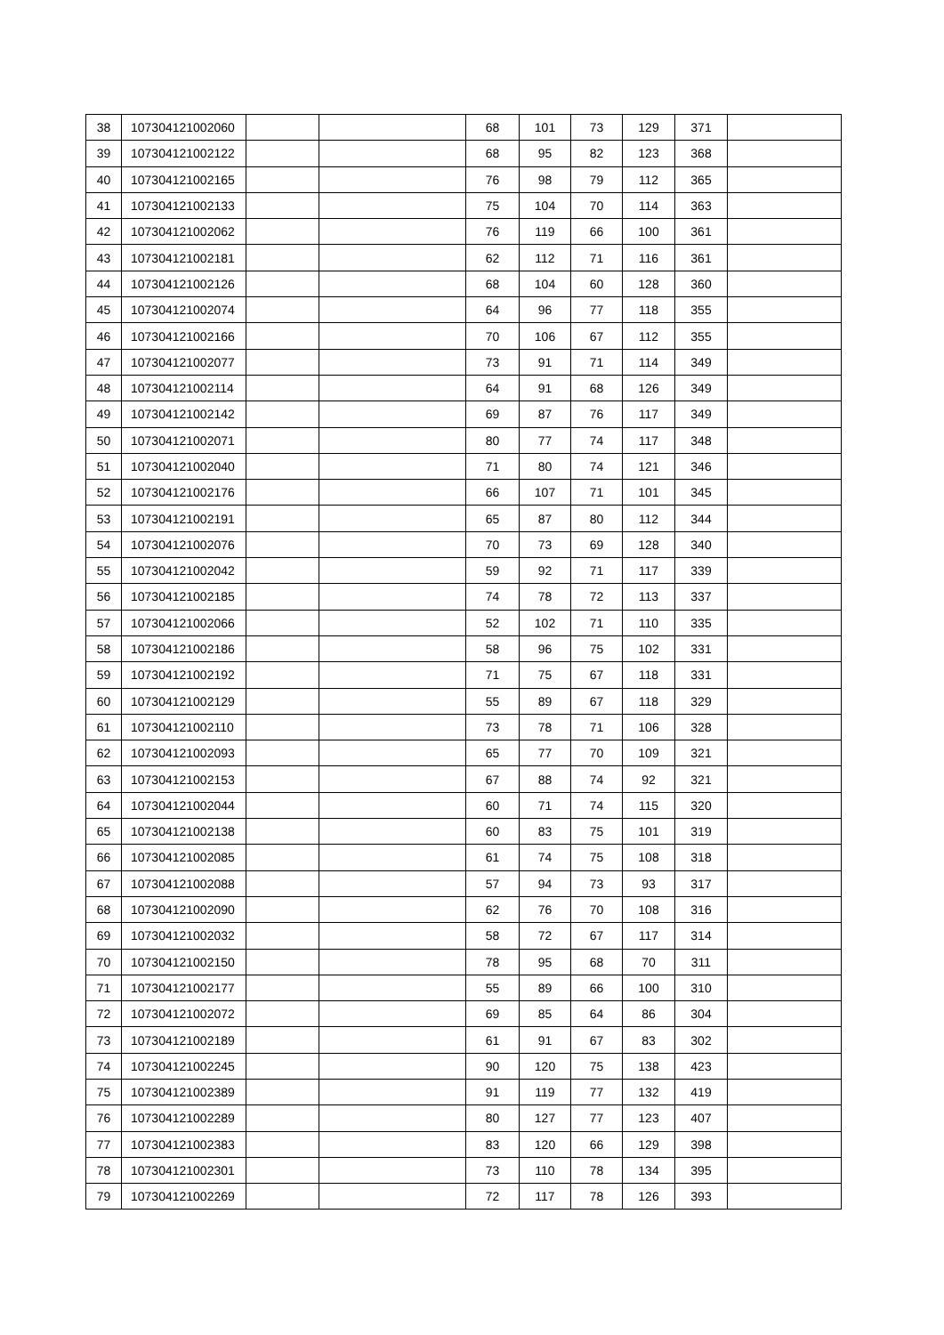| 38 | 107304121002060 | | | 68 | 101 | 73 | 129 | 371 | |
| 39 | 107304121002122 | | | 68 | 95 | 82 | 123 | 368 | |
| 40 | 107304121002165 | | | 76 | 98 | 79 | 112 | 365 | |
| 41 | 107304121002133 | | | 75 | 104 | 70 | 114 | 363 | |
| 42 | 107304121002062 | | | 76 | 119 | 66 | 100 | 361 | |
| 43 | 107304121002181 | | | 62 | 112 | 71 | 116 | 361 | |
| 44 | 107304121002126 | | | 68 | 104 | 60 | 128 | 360 | |
| 45 | 107304121002074 | | | 64 | 96 | 77 | 118 | 355 | |
| 46 | 107304121002166 | | | 70 | 106 | 67 | 112 | 355 | |
| 47 | 107304121002077 | | | 73 | 91 | 71 | 114 | 349 | |
| 48 | 107304121002114 | | | 64 | 91 | 68 | 126 | 349 | |
| 49 | 107304121002142 | | | 69 | 87 | 76 | 117 | 349 | |
| 50 | 107304121002071 | | | 80 | 77 | 74 | 117 | 348 | |
| 51 | 107304121002040 | | | 71 | 80 | 74 | 121 | 346 | |
| 52 | 107304121002176 | | | 66 | 107 | 71 | 101 | 345 | |
| 53 | 107304121002191 | | | 65 | 87 | 80 | 112 | 344 | |
| 54 | 107304121002076 | | | 70 | 73 | 69 | 128 | 340 | |
| 55 | 107304121002042 | | | 59 | 92 | 71 | 117 | 339 | |
| 56 | 107304121002185 | | | 74 | 78 | 72 | 113 | 337 | |
| 57 | 107304121002066 | | | 52 | 102 | 71 | 110 | 335 | |
| 58 | 107304121002186 | | | 58 | 96 | 75 | 102 | 331 | |
| 59 | 107304121002192 | | | 71 | 75 | 67 | 118 | 331 | |
| 60 | 107304121002129 | | | 55 | 89 | 67 | 118 | 329 | |
| 61 | 107304121002110 | | | 73 | 78 | 71 | 106 | 328 | |
| 62 | 107304121002093 | | | 65 | 77 | 70 | 109 | 321 | |
| 63 | 107304121002153 | | | 67 | 88 | 74 | 92 | 321 | |
| 64 | 107304121002044 | | | 60 | 71 | 74 | 115 | 320 | |
| 65 | 107304121002138 | | | 60 | 83 | 75 | 101 | 319 | |
| 66 | 107304121002085 | | | 61 | 74 | 75 | 108 | 318 | |
| 67 | 107304121002088 | | | 57 | 94 | 73 | 93 | 317 | |
| 68 | 107304121002090 | | | 62 | 76 | 70 | 108 | 316 | |
| 69 | 107304121002032 | | | 58 | 72 | 67 | 117 | 314 | |
| 70 | 107304121002150 | | | 78 | 95 | 68 | 70 | 311 | |
| 71 | 107304121002177 | | | 55 | 89 | 66 | 100 | 310 | |
| 72 | 107304121002072 | | | 69 | 85 | 64 | 86 | 304 | |
| 73 | 107304121002189 | | | 61 | 91 | 67 | 83 | 302 | |
| 74 | 107304121002245 | | | 90 | 120 | 75 | 138 | 423 | |
| 75 | 107304121002389 | | | 91 | 119 | 77 | 132 | 419 | |
| 76 | 107304121002289 | | | 80 | 127 | 77 | 123 | 407 | |
| 77 | 107304121002383 | | | 83 | 120 | 66 | 129 | 398 | |
| 78 | 107304121002301 | | | 73 | 110 | 78 | 134 | 395 | |
| 79 | 107304121002269 | | | 72 | 117 | 78 | 126 | 393 | |